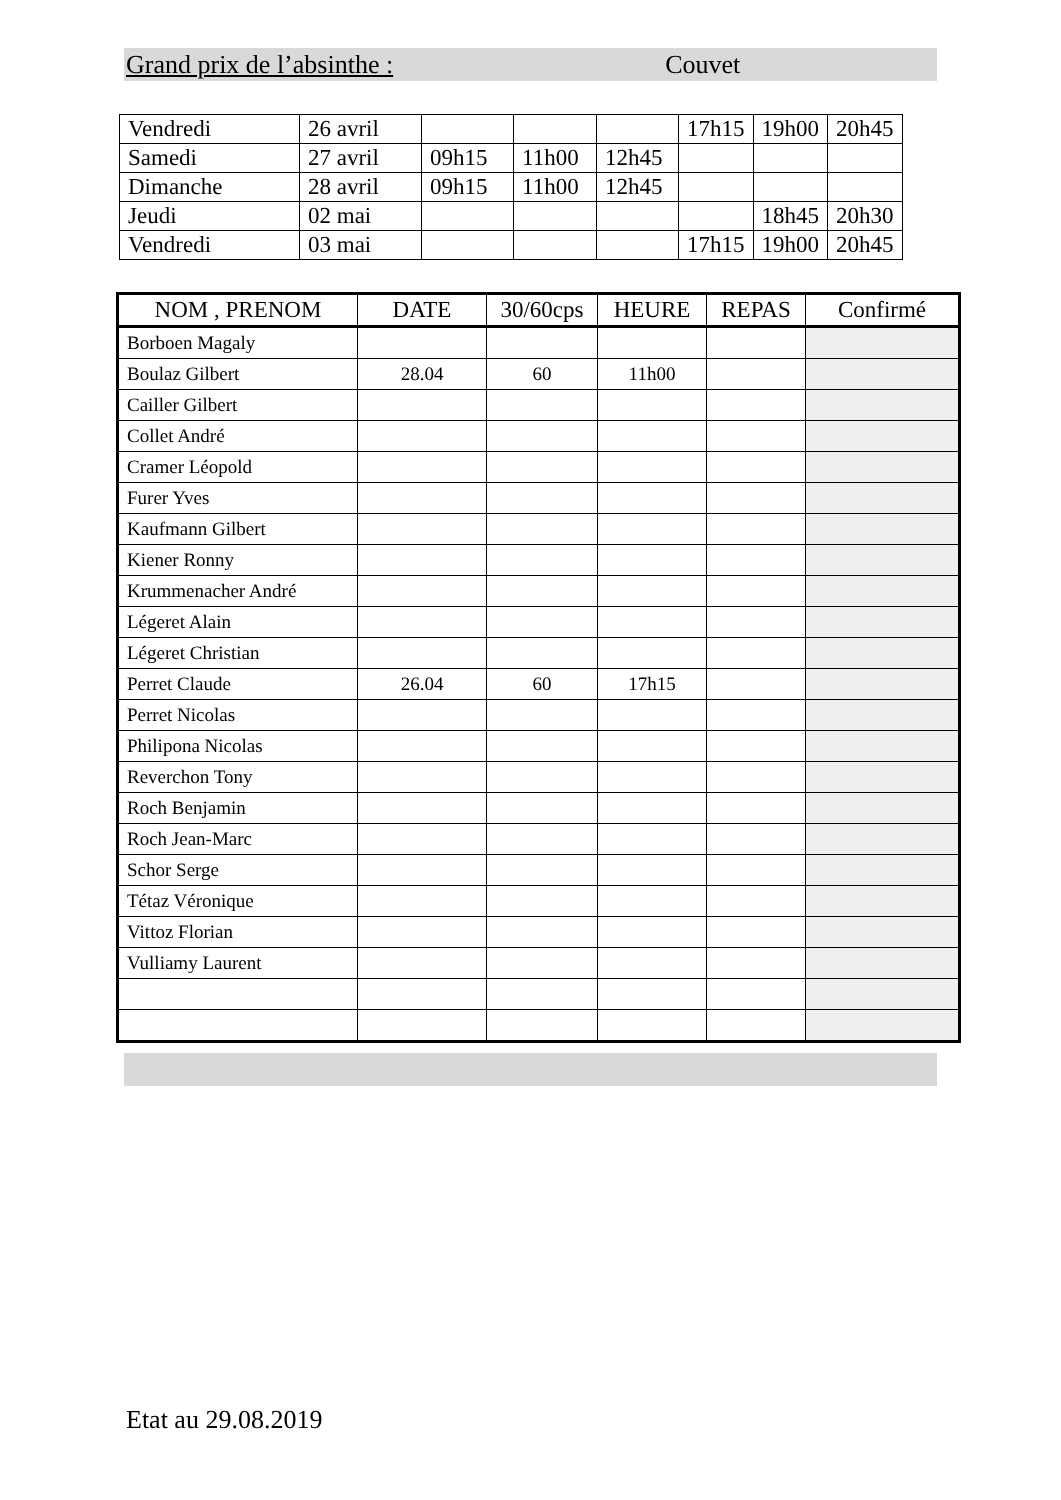Grand prix de l’absinthe : Couvet
| Vendredi | 26 avril | | | | 17h15 | 19h00 | 20h45 |
| Samedi | 27 avril | 09h15 | 11h00 | 12h45 | | | |
| Dimanche | 28 avril | 09h15 | 11h00 | 12h45 | | | |
| Jeudi | 02 mai | | | | | 18h45 | 20h30 |
| Vendredi | 03 mai | | | | 17h15 | 19h00 | 20h45 |
| NOM , PRENOM | DATE | 30/60cps | HEURE | REPAS | Confirmé |
| --- | --- | --- | --- | --- | --- |
| Borboen Magaly | | | | | |
| Boulaz Gilbert | 28.04 | 60 | 11h00 | | |
| Cailler Gilbert | | | | | |
| Collet André | | | | | |
| Cramer Léopold | | | | | |
| Furer Yves | | | | | |
| Kaufmann Gilbert | | | | | |
| Kiener Ronny | | | | | |
| Krummenacher André | | | | | |
| Légeret Alain | | | | | |
| Légeret Christian | | | | | |
| Perret Claude | 26.04 | 60 | 17h15 | | |
| Perret Nicolas | | | | | |
| Philipona Nicolas | | | | | |
| Reverchon Tony | | | | | |
| Roch Benjamin | | | | | |
| Roch Jean-Marc | | | | | |
| Schor Serge | | | | | |
| Tétaz Véronique | | | | | |
| Vittoz Florian | | | | | |
| Vulliamy Laurent | | | | | |
Etat au 29.08.2019